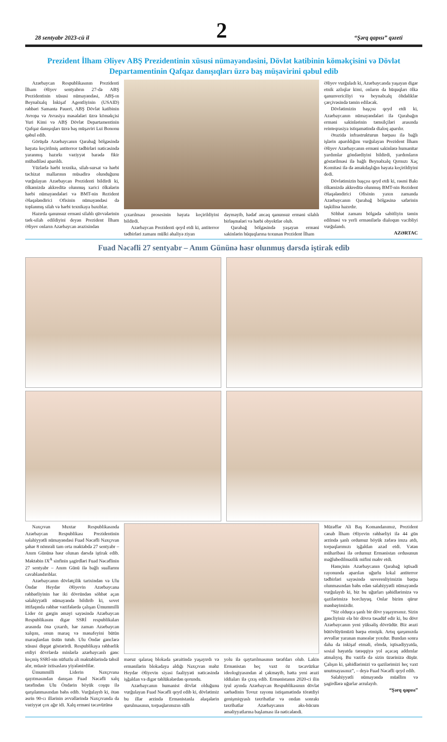28 sentyabr 2023-cü il 2 “Şərq qapısı” qəzeti
Prezident İlham Əliyev ABŞ Prezidentinin xüsusi nümayəndəsini, Dövlət katibinin köməkçisini və Dövlət Departamentinin Qafqaz danışıqları üzrə baş müşavirini qəbul edib
Azərbaycan Respublikasının Prezidenti İlham Əliyev sentyabrın 27-də ABŞ Prezidentinin xüsusi nümayəndəsi, ABŞ-ın Beynəlxalq İnkişaf Agentliyinin (USAID) rəhbəri Samanta Paueri, ABŞ Dövlət katibinin Avropa və Avrasiya məsələləri üzrə köməkçisi Yuri Kimi və ABŞ Dövlət Departamentinin Qafqaz danışıqları üzrə baş müşaviri Lui Bononu qəbul edib.
Görüşdə Azərbaycanın Qarabağ bölgəsində həyata keçirilmiş antiterror tədbirləri nəticəsində yaranmış hazırkı vəziyyət barədə fikir mübadiləsi aparıldı.
Yüzlərlə hərbi texnika, silah-sursat və hərbi təchizat mallarının müsadirə olunduğunu vurğulayan Azərbaycan Prezidenti bildirdi ki, ölkəmizdə akkreditə olunmuş xarici ölkələrin hərbi nümayəndələri və BMT-nin Rezident Əlaqələndirici Ofisinin nümayəndəsi də toplanmış silah və hərbi texnikaya baxıblar.
Hazırda qanunsuz erməni silahlı qüvvələrinin tərk-silah edildiyini deyən Prezident İlham Əliyev onların Azərbaycan ərazisindən
çıxarılması prosesinin həyata keçirildiyini bildirdi.
Azərbaycan Prezidenti qeyd etdi ki, antiterror tədbirləri zamanı mülki əhaliyə ziyan
dəyməyib, hədəf ancaq qanunsuz erməni silahlı birləşmələri və hərbi obyektlər olub.
Qarabağ bölgəsində yaşayan erməni sakinlərin hüquqlarına toxunan Prezident İlham
Əliyev vurğuladı ki, Azərbaycanda yaşayan digər etnik azlıqlar kimi, onların da hüquqları ölkə qanunvericiliyi və beynəlxalq öhdəliklər çərçivəsində təmin ediləcək.
Dövlətimizin başçısı qeyd etdi ki, Azərbaycanın nümayəndələri ilə Qarabağın erməni sakinlərinin təmsilçiləri arasında reinteqrasiya istiqamətində dialoq aparılır.
Ərazidə infrastrukturun bərpası ilə bağlı işlərin aparıldığını vurğulayan Prezident İlham Əliyev Azərbaycanın erməni sakinlərə humanitar yardımlar göndərdiyini bildirdi, yardımların göstərilməsi ilə bağlı Beynəlxalq Qırmızı Xaç Komitəsi ilə də əməkdaşlığın həyata keçirildiyini dedi.
Dövlətimizin başçısı qeyd etdi ki, rəsmi Bakı ölkəmizdə akkreditə olunmuş BMT-nin Rezident Əlaqələndirici Ofisinin yaxın zamanda Azərbaycanın Qarabağ bölgəsinə səfərinin təşkilinə hazırdır.
Söhbət zamanı bölgədə sabitliyin təmin edilməsi və yerli ermənilərlə dialoqun vacibliyi vurğulandı.
AZƏRTAC
Fuad Nəcəfli 27 sentyabr – Anım Gününə həsr olunmuş dərsdə iştirak edib
Naxçıvan Muxtar Respublikasında Azərbaycan Respublikası Prezidentinin səlahiyyətli nümayəndəsi Fuad Nəcəfli Naxçıvan şəhər 8 nömrəli tam orta məktəbdə 27 sentyabr – Anım Gününə həsr olunan dərsdə iştirak edib. Məktəbin IX<sup>A</sup> sinfinin şagirdləri Fuad Nəcəflinin 27 sentyabr – Anım Günü ilə bağlı suallarını cavablandırıblar.
Azərbaycanın dövlətçilik tarixindən və Ulu Öndər Heydər Əliyevin Azərbaycana rəhbərliyinin hər iki dövründən söhbət açan səlahiyyətli nümayəndə bildirib ki, sovet ittifaqında rəhbər vəzifələrdə çalışan Ümummilli Lider öz gərgin əməyi sayəsində Azərbaycan Respublikasını digər SSRİ respublikaları arasında önə çıxarıb, hər zaman Azərbaycan xalqını, onun maraq və mənafeyini bütün maraqlardan üstün tutub. Ulu Öndər gənclərə xüsusi diqqət göstərirdi. Respublikaya rəhbərlik etdiyi dövrlərdə minlərlə azərbaycanlı gənc keçmiş SSRİ-nin nüfuzlu ali məktəblərində təhsil alır, müasir ixtisaslara yiyələnirdilər.
Ümummilli Liderin Naxçıvana qayıtmasından danışan Fuad Nəcəfli xalq tərəfindən Ulu Öndərin böyük coşqu ilə qarşılanmasından bəhs edib. Vurğulayıb ki, ötən əsrin 90-cı illərinin əvvəllərində Naxçıvanda da vəziyyət çox ağır idi. Xalq erməni təcavüzünə
məruz qalaraq blokada şəraitində yaşayırdı və ermənilərin blokadaya aldığı Naxçıvan məhz Heydər Əliyevin siyasi fəaliyyəti nəticəsində işğaldan və digər təhlükələrdən qorundu.
Azərbaycanın humanist dövlət olduğunu vurğulayan Fuad Nəcəfli qeyd edib ki, dövlətimiz bu illər ərzində Ermənistanla əlaqələrin qurulmasının, torpaqlarımızın sülh
yolu ilə qaytarılmasının tərəfdarı olub. Lakin Ermənistan heç vaxt öz təcavüzkar ideologiyasından əl çəkməyib, hətta yeni ərazi iddiaları ilə çıxış edib. Ermənistanın 2020-ci ilin iyul ayında Azərbaycan Respublikasının dövlət sərhədinin Tovuz rayonu istiqamətində törətdiyi genişmiqyaslı təxribatlar və ondan sonrakı təxribatlar Azərbaycanın əks-hücum əməliyyatlarına başlaması ilə nəticələndi.
Müzəffər Ali Baş Komandanımız, Prezident cənab İlham Əliyevin rəhbərliyi ilə 44 gün ərzində şanlı ordumuz böyük zəfərə imza atdı, torpaqlarımızı işğaldan azad etdi. Vətən müharibəsi ilə ordumuz Ermənistan ordusunun məğlubedilməzlik mifini məhv etdi.
Həmçinin Azərbaycanın Qarabağ iqtisadi rayonunda aparılan uğurlu lokal antiterror tədbirləri sayəsində suverenliyimizin bərpa olunmasından bəhs edən səlahiyyətli nümayəndə vurğulayıb ki, biz bu uğurları şəhidlərimizə və qazilərimizə borcluyuq. Onlar bizim qürur mənbəyimizdir.
“Siz olduqca şanlı bir dövr yaşayırsınız. Sizin gəncliyiniz elə bir dövrə təsadüf edir ki, bu dövr Azərbaycanın yeni yüksəliş dövrüdür. Biz ərazi bütövlüyümüzü bərpa etmişik. Artıq qarşımızda əvvəllər yaranan maneələr yoxdur. Bundan sonra daha da inkişaf etməli, elmdə, iqtisadiyyatda, sosial həyatda tərəqqiyə yol açacaq addımlar atmalıyıq. Bu vəzifə də sizin üzərinizə düşür. Çalışın ki, şəhidlərimizi və qazilərimizi heç vaxt unutmayasınız”, – deyə Fuad Nəcəfli qeyd edib.
Səlahiyyətli nümayəndə müəllim və şagirdlərə uğurlar arzulayıb.
“Şərq qapısı”